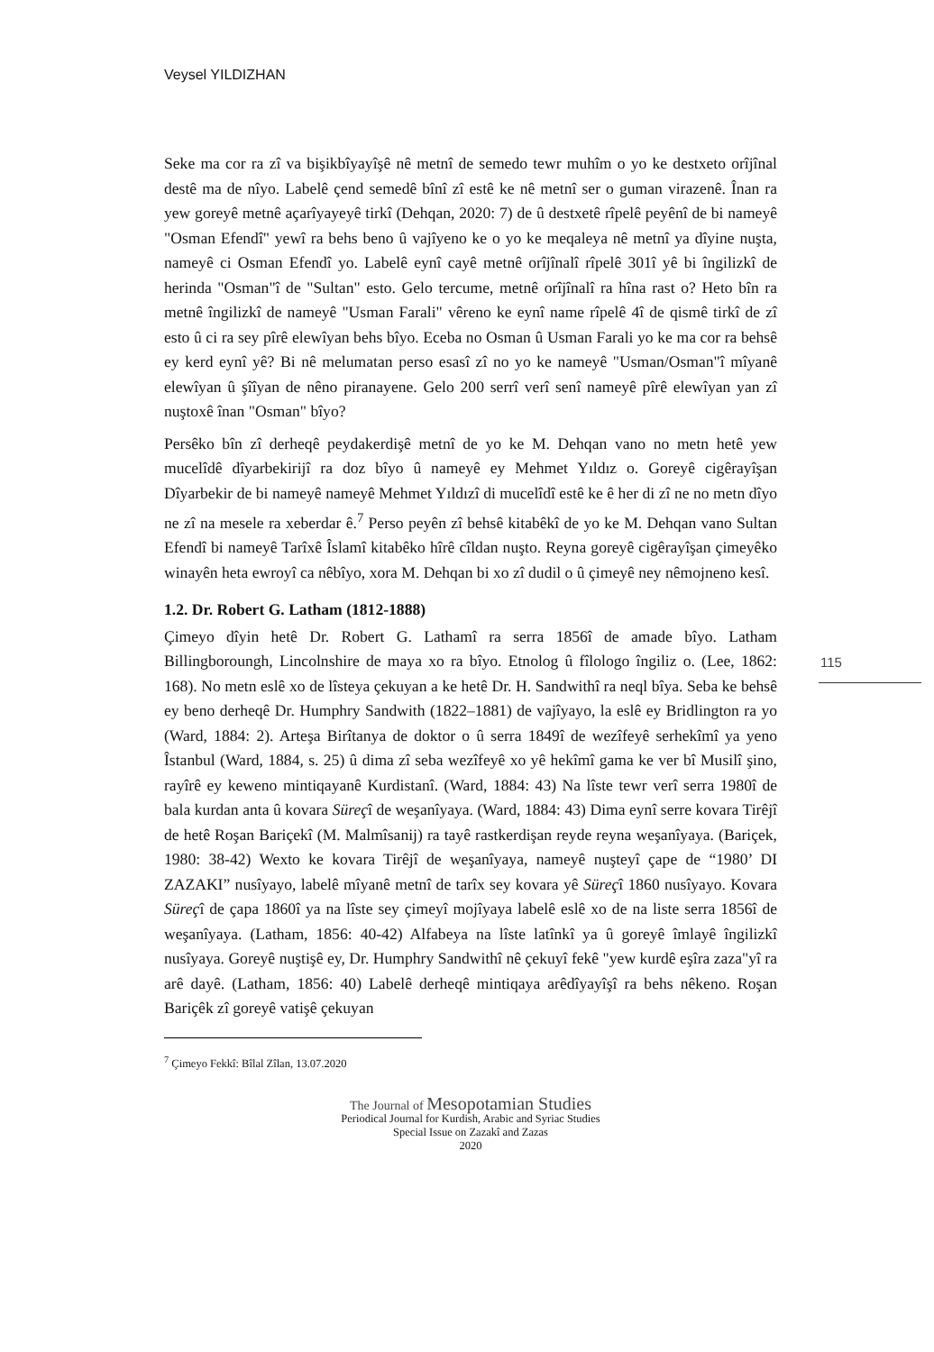Veysel YILDIZHAN
115
Seke ma cor ra zî va bişikbîyayîşê nê metnî de semedo tewr muhîm o yo ke destxeto orîjînal destê ma de nîyo. Labelê çend semedê bînî zî estê ke nê metnî ser o guman virazenê. Înan ra yew goreyê metnê açarîyayeyê tirkî (Dehqan, 2020: 7) de û destxetê rîpelê peyênî de bi nameyê "Osman Efendî" yewî ra behs beno û vajîyeno ke o yo ke meqaleya nê metnî ya dîyine nuşta, nameyê ci Osman Efendî yo. Labelê eynî cayê metnê orîjînalî rîpelê 301î yê bi îngilizkî de herinda "Osman"î de "Sultan" esto. Gelo tercume, metnê orîjînalî ra hîna rast o? Heto bîn ra metnê îngilizkî de nameyê "Usman Farali" vêreno ke eynî name rîpelê 4î de qismê tirkî de zî esto û ci ra sey pîrê elewîyan behs bîyo. Eceba no Osman û Usman Farali yo ke ma cor ra behsê ey kerd eynî yê? Bi nê melumatan perso esasî zî no yo ke nameyê "Usman/Osman"î mîyanê elewîyan û şîîyan de nêno piranayene. Gelo 200 serrî verî senî nameyê pîrê elewîyan yan zî nuştoxê înan "Osman" bîyo?
Persêko bîn zî derheqê peydakerdişê metnî de yo ke M. Dehqan vano no metn hetê yew mucelîdê dîyarbekirijî ra doz bîyo û nameyê ey Mehmet Yıldız o. Goreyê cigêrayîşan Dîyarbekir de bi nameyê nameyê Mehmet Yıldızî di mucelîdî estê ke ê her di zî ne no metn dîyo ne zî na mesele ra xeberdar ê.<sup>7</sup> Perso peyên zî behsê kitabêkî de yo ke M. Dehqan vano Sultan Efendî bi nameyê Tarîxê Îslamî kitabêko hîrê cîldan nuşto. Reyna goreyê cigêrayîşan çimeyêko winayên heta ewroyî ca nêbîyo, xora M. Dehqan bi xo zî dudil o û çimeyê ney nêmojneno kesî.
1.2. Dr. Robert G. Latham (1812-1888)
Çimeyo dîyin hetê Dr. Robert G. Lathamî ra serra 1856î de amade bîyo. Latham Billingboroungh, Lincolnshire de maya xo ra bîyo. Etnolog û fîlologo îngiliz o. (Lee, 1862: 168). No metn eslê xo de lîsteya çekuyan a ke hetê Dr. H. Sandwithî ra neql bîya. Seba ke behsê ey beno derheqê Dr. Humphry Sandwith (1822–1881) de vajîyayo, la eslê ey Bridlington ra yo (Ward, 1884: 2). Arteşa Birîtanya de doktor o û serra 1849î de wezîfeyê serhekîmî ya yeno Îstanbul (Ward, 1884, s. 25) û dima zî seba wezîfeyê xo yê hekîmî gama ke ver bî Musilî şino, rayîrê ey keweno mintiqayanê Kurdistanî. (Ward, 1884: 43) Na lîste tewr verî serra 1980î de bala kurdan anta û kovara Süreçî de weşanîyaya. (Ward, 1884: 43) Dima eynî serre kovara Tirêjî de hetê Roşan Bariçekî (M. Malmîsanij) ra tayê rastkerdişan reyde reyna weşanîyaya. (Bariçek, 1980: 38-42) Wexto ke kovara Tirêjî de weşanîyaya, nameyê nuşteyî çape de “1980’ DI ZAZAKI” nusîyayo, labelê mîyanê metnî de tarîx sey kovara yê Süreçî 1860 nusîyayo. Kovara Süreçî de çapa 1860î ya na lîste sey çimeyî mojîyaya labelê eslê xo de na liste serra 1856î de weşanîyaya. (Latham, 1856: 40-42) Alfabeya na lîste latînkî ya û goreyê îmlayê îngilizkî nusîyaya. Goreyê nuştişê ey, Dr. Humphry Sandwithî nê çekuyî fekê "yew kurdê eşîra zaza"yî ra arê dayê. (Latham, 1856: 40) Labelê derheqê mintiqaya arêdîyayîşî ra behs nêkeno. Roşan Bariçêk zî goreyê vatişê çekuyan
<sup>7</sup> Çimeyo Fekkî: Bîlal Zîlan, 13.07.2020
The Journal of Mesopotamian Studies
Periodical Journal for Kurdish, Arabic and Syriac Studies
Special Issue on Zazakî and Zazas
2020